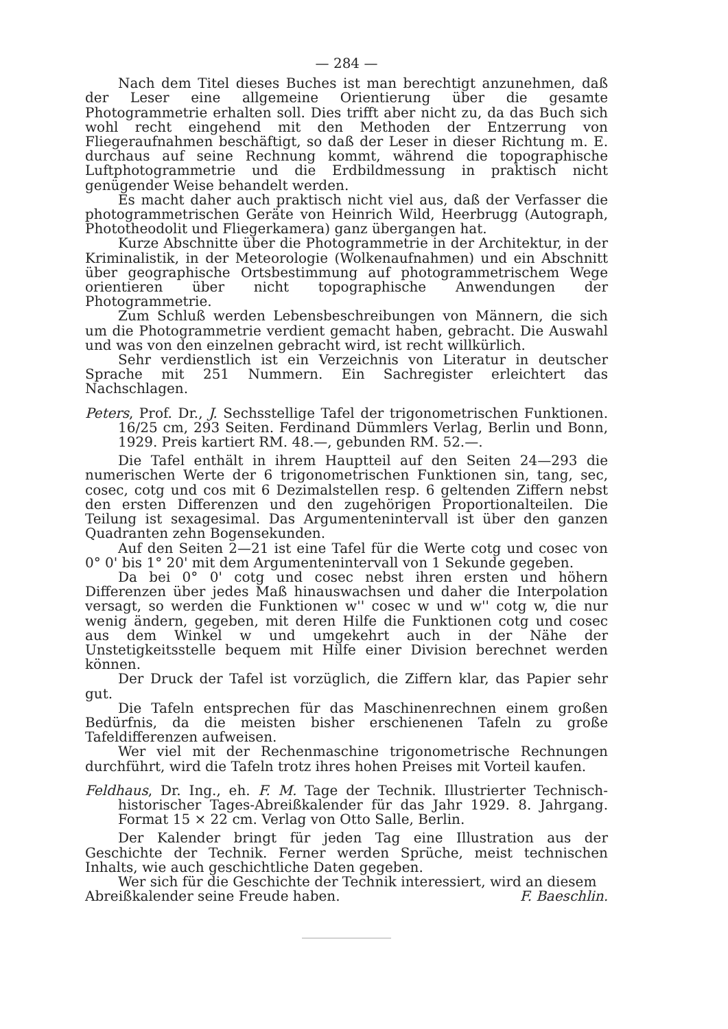— 284 —
Nach dem Titel dieses Buches ist man berechtigt anzunehmen, daß der Leser eine allgemeine Orientierung über die gesamte Photogrammetrie erhalten soll. Dies trifft aber nicht zu, da das Buch sich wohl recht eingehend mit den Methoden der Entzerrung von Fliegeraufnahmen beschäftigt, so daß der Leser in dieser Richtung m. E. durchaus auf seine Rechnung kommt, während die topographische Luftphotogrammetrie und die Erdbildmessung in praktisch nicht genügender Weise behandelt werden.
Es macht daher auch praktisch nicht viel aus, daß der Verfasser die photogrammetrischen Geräte von Heinrich Wild, Heerbrugg (Autograph, Phototheodolit und Fliegerkamera) ganz übergangen hat.
Kurze Abschnitte über die Photogrammetrie in der Architektur, in der Kriminalistik, in der Meteorologie (Wolkenaufnahmen) und ein Abschnitt über geographische Ortsbestimmung auf photogrammetrischem Wege orientieren über nicht topographische Anwendungen der Photogrammetrie.
Zum Schluß werden Lebensbeschreibungen von Männern, die sich um die Photogrammetrie verdient gemacht haben, gebracht. Die Auswahl und was von den einzelnen gebracht wird, ist recht willkürlich.
Sehr verdienstlich ist ein Verzeichnis von Literatur in deutscher Sprache mit 251 Nummern. Ein Sachregister erleichtert das Nachschlagen.
Peters, Prof. Dr., J. Sechsstellige Tafel der trigonometrischen Funktionen. 16/25 cm, 293 Seiten. Ferdinand Dümmlers Verlag, Berlin und Bonn, 1929. Preis kartiert RM. 48.—, gebunden RM. 52.—.
Die Tafel enthält in ihrem Hauptteil auf den Seiten 24—293 die numerischen Werte der 6 trigonometrischen Funktionen sin, tang, sec, cosec, cotg und cos mit 6 Dezimalstellen resp. 6 geltenden Ziffern nebst den ersten Differenzen und den zugehörigen Proportionalteilen. Die Teilung ist sexagesimal. Das Argumentenintervall ist über den ganzen Quadranten zehn Bogensekunden.
Auf den Seiten 2—21 ist eine Tafel für die Werte cotg und cosec von 0° 0' bis 1° 20' mit dem Argumentenintervall von 1 Sekunde gegeben.
Da bei 0° 0' cotg und cosec nebst ihren ersten und höhern Differenzen über jedes Maß hinauswachsen und daher die Interpolation versagt, so werden die Funktionen w'' cosec w und w'' cotg w, die nur wenig ändern, gegeben, mit deren Hilfe die Funktionen cotg und cosec aus dem Winkel w und umgekehrt auch in der Nähe der Unstetigkeitsstelle bequem mit Hilfe einer Division berechnet werden können.
Der Druck der Tafel ist vorzüglich, die Ziffern klar, das Papier sehr gut.
Die Tafeln entsprechen für das Maschinenrechnen einem großen Bedürfnis, da die meisten bisher erschienenen Tafeln zu große Tafeldifferenzen aufweisen.
Wer viel mit der Rechenmaschine trigonometrische Rechnungen durchführt, wird die Tafeln trotz ihres hohen Preises mit Vorteil kaufen.
Feldhaus, Dr. Ing., eh. F. M. Tage der Technik. Illustrierter Technisch-historischer Tages-Abreißkalender für das Jahr 1929. 8. Jahrgang. Format 15 × 22 cm. Verlag von Otto Salle, Berlin.
Der Kalender bringt für jeden Tag eine Illustration aus der Geschichte der Technik. Ferner werden Sprüche, meist technischen Inhalts, wie auch geschichtliche Daten gegeben.
Wer sich für die Geschichte der Technik interessiert, wird an diesem
Abreißkalender seine Freude haben. F. Baeschlin.